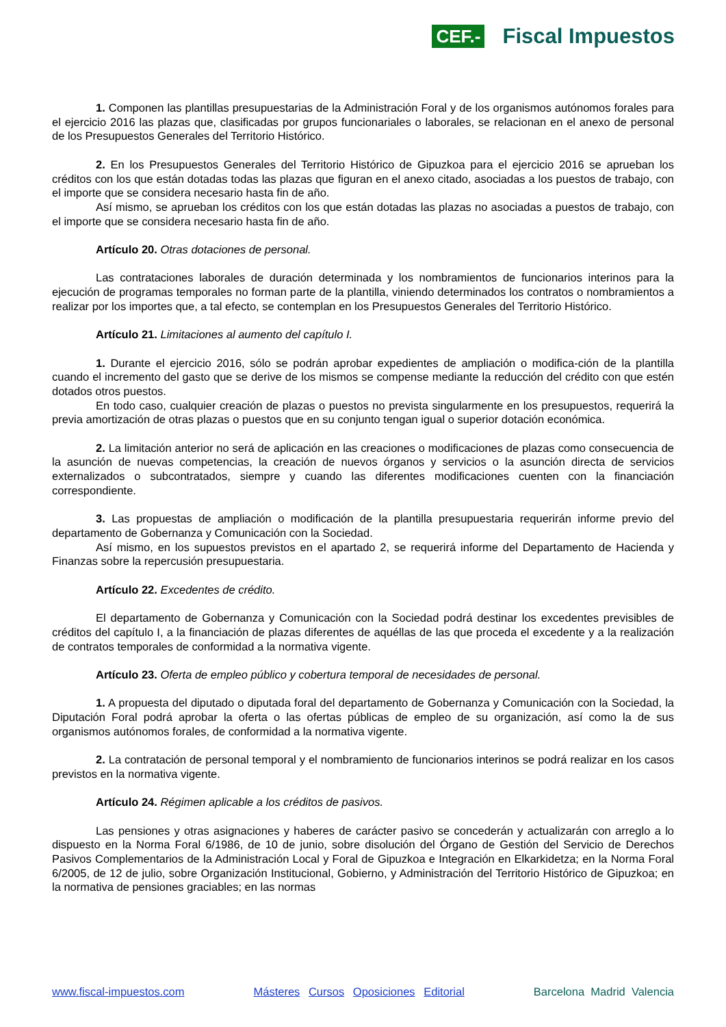CEF.- Fiscal Impuestos
1. Componen las plantillas presupuestarias de la Administración Foral y de los organismos autónomos forales para el ejercicio 2016 las plazas que, clasificadas por grupos funcionariales o laborales, se relacionan en el anexo de personal de los Presupuestos Generales del Territorio Histórico.
2. En los Presupuestos Generales del Territorio Histórico de Gipuzkoa para el ejercicio 2016 se aprueban los créditos con los que están dotadas todas las plazas que figuran en el anexo citado, asociadas a los puestos de trabajo, con el importe que se considera necesario hasta fin de año.
Así mismo, se aprueban los créditos con los que están dotadas las plazas no asociadas a puestos de trabajo, con el importe que se considera necesario hasta fin de año.
Artículo 20. Otras dotaciones de personal.
Las contrataciones laborales de duración determinada y los nombramientos de funcionarios interinos para la ejecución de programas temporales no forman parte de la plantilla, viniendo determinados los contratos o nombramientos a realizar por los importes que, a tal efecto, se contemplan en los Presupuestos Generales del Territorio Histórico.
Artículo 21. Limitaciones al aumento del capítulo I.
1. Durante el ejercicio 2016, sólo se podrán aprobar expedientes de ampliación o modifica-ción de la plantilla cuando el incremento del gasto que se derive de los mismos se compense mediante la reducción del crédito con que estén dotados otros puestos.
En todo caso, cualquier creación de plazas o puestos no prevista singularmente en los presupuestos, requerirá la previa amortización de otras plazas o puestos que en su conjunto tengan igual o superior dotación económica.
2. La limitación anterior no será de aplicación en las creaciones o modificaciones de plazas como consecuencia de la asunción de nuevas competencias, la creación de nuevos órganos y servicios o la asunción directa de servicios externalizados o subcontratados, siempre y cuando las diferentes modificaciones cuenten con la financiación correspondiente.
3. Las propuestas de ampliación o modificación de la plantilla presupuestaria requerirán informe previo del departamento de Gobernanza y Comunicación con la Sociedad.
Así mismo, en los supuestos previstos en el apartado 2, se requerirá informe del Departamento de Hacienda y Finanzas sobre la repercusión presupuestaria.
Artículo 22. Excedentes de crédito.
El departamento de Gobernanza y Comunicación con la Sociedad podrá destinar los excedentes previsibles de créditos del capítulo I, a la financiación de plazas diferentes de aquéllas de las que proceda el excedente y a la realización de contratos temporales de conformidad a la normativa vigente.
Artículo 23. Oferta de empleo público y cobertura temporal de necesidades de personal.
1. A propuesta del diputado o diputada foral del departamento de Gobernanza y Comunicación con la Sociedad, la Diputación Foral podrá aprobar la oferta o las ofertas públicas de empleo de su organización, así como la de sus organismos autónomos forales, de conformidad a la normativa vigente.
2. La contratación de personal temporal y el nombramiento de funcionarios interinos se podrá realizar en los casos previstos en la normativa vigente.
Artículo 24. Régimen aplicable a los créditos de pasivos.
Las pensiones y otras asignaciones y haberes de carácter pasivo se concederán y actualizarán con arreglo a lo dispuesto en la Norma Foral 6/1986, de 10 de junio, sobre disolución del Órgano de Gestión del Servicio de Derechos Pasivos Complementarios de la Administración Local y Foral de Gipuzkoa e Integración en Elkarkidetza; en la Norma Foral 6/2005, de 12 de julio, sobre Organización Institucional, Gobierno, y Administración del Territorio Histórico de Gipuzkoa; en la normativa de pensiones graciables; en las normas
www.fiscal-impuestos.com Másteres Cursos Oposiciones Editorial Barcelona Madrid Valencia